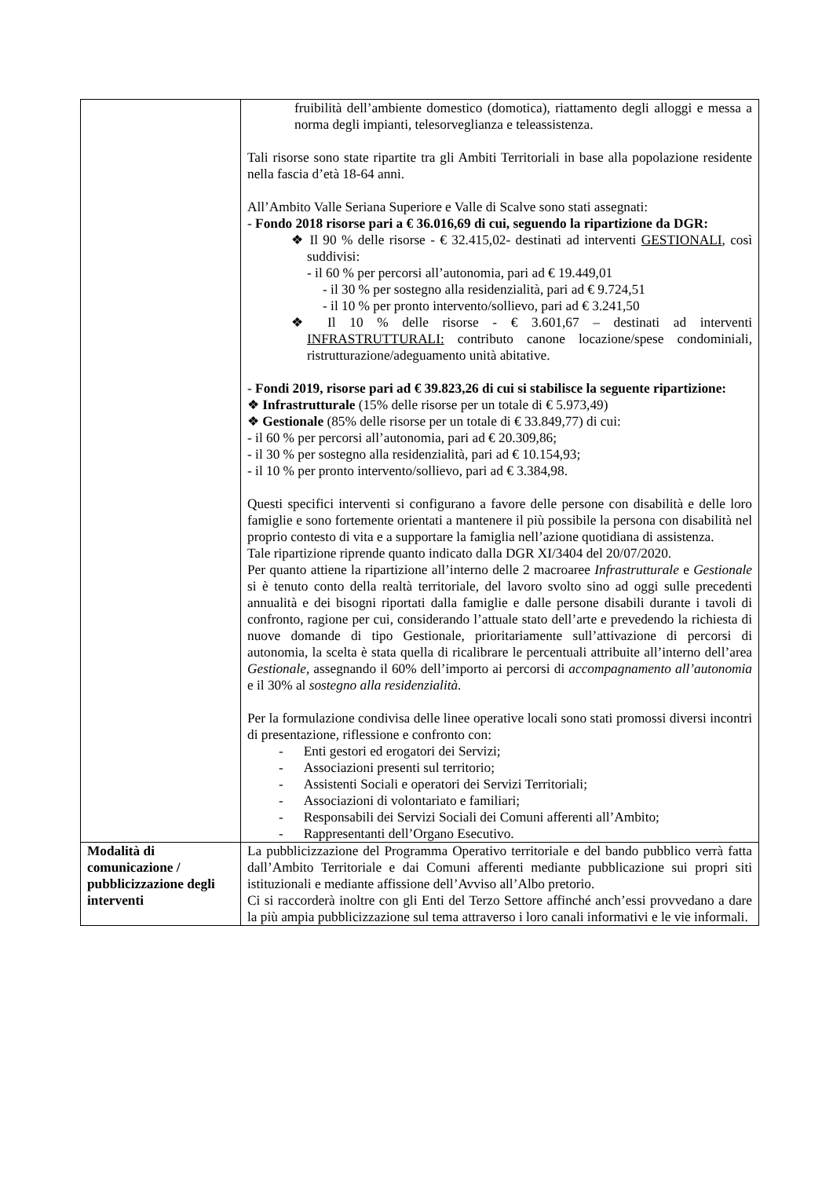| | fruibilità dell’ambiente domestico (domotica), riattamento degli alloggi e messa a norma degli impianti, telesorveglianza e teleassistenza. Tali risorse sono state ripartite tra gli Ambiti Territoriali in base alla popolazione residente nella fascia d’età 18-64 anni. All’Ambito Valle Seriana Superiore e Valle di Scalve sono stati assegnati: - Fondo 2018 risorse pari a € 36.016,69 di cui, seguendo la ripartizione da DGR: ❖ Il 90 % delle risorse - € 32.415,02- destinati ad interventi GESTIONALI , così suddivisi: - il 60 % per percorsi all’autonomia, pari ad € 19.449,01 - il 30 % per sostegno alla residenzialità, pari ad € 9.724,51 - il 10 % per pronto intervento/sollievo, pari ad € 3.241,50 ❖ Il 10 % delle risorse - € 3.601,67 – destinati ad interventi INFRASTRUTTURALI: contributo canone locazione/spese condominiali, ristrutturazione/adeguamento unità abitative. - Fondi 2019, risorse pari ad € 39.823,26 di cui si stabilisce la seguente ripartizione: ❖ Infrastrutturale (15% delle risorse per un totale di € 5.973,49) ❖ Gestionale (85% delle risorse per un totale di € 33.849,77) di cui: - il 60 % per percorsi all’autonomia, pari ad € 20.309,86; - il 30 % per sostegno alla residenzialità, pari ad € 10.154,93; - il 10 % per pronto intervento/sollievo, pari ad € 3.384,98. Questi specifici interventi si configurano a favore delle persone con disabilità e delle loro famiglie e sono fortemente orientati a mantenere il più possibile la persona con disabilità nel proprio contesto di vita e a supportare la famiglia nell’azione quotidiana di assistenza. Tale ripartizione riprende quanto indicato dalla DGR XI/3404 del 20/07/2020. Per quanto attiene la ripartizione all’interno delle 2 macroaree Infrastrutturale e Gestionale si è tenuto conto della realtà territoriale, del lavoro svolto sino ad oggi sulle precedenti annualità e dei bisogni riportati dalla famiglie e dalle persone disabili durante i tavoli di confronto, ragione per cui, considerando l’attuale stato dell’arte e prevedendo la richiesta di nuove domande di tipo Gestionale, prioritariamente sull’attivazione di percorsi di autonomia, la scelta è stata quella di ricalibrare le percentuali attribuite all’interno dell’area Gestionale , assegnando il 60% dell’importo ai percorsi di accompagnamento all’autonomia e il 30% al sostegno alla residenzialità. Per la formulazione condivisa delle linee operative locali sono stati promossi diversi incontri di presentazione, riflessione e confronto con: - Enti gestori ed erogatori dei Servizi; - Associazioni presenti sul territorio; - Assistenti Sociali e operatori dei Servizi Territoriali; - Associazioni di volontariato e familiari; - Responsabili dei Servizi Sociali dei Comuni afferenti all’Ambito; - Rappresentanti dell’Organo Esecutivo. |
| Modalità di comunicazione / pubblicizzazione degli interventi | La pubblicizzazione del Programma Operativo territoriale e del bando pubblico verrà fatta dall’Ambito Territoriale e dai Comuni afferenti mediante pubblicazione sui propri siti istituzionali e mediante affissione dell’Avviso all’Albo pretorio. Ci si raccorderà inoltre con gli Enti del Terzo Settore affinché anch’essi provvedano a dare la più ampia pubblicizzazione sul tema attraverso i loro canali informativi e le vie informali. |